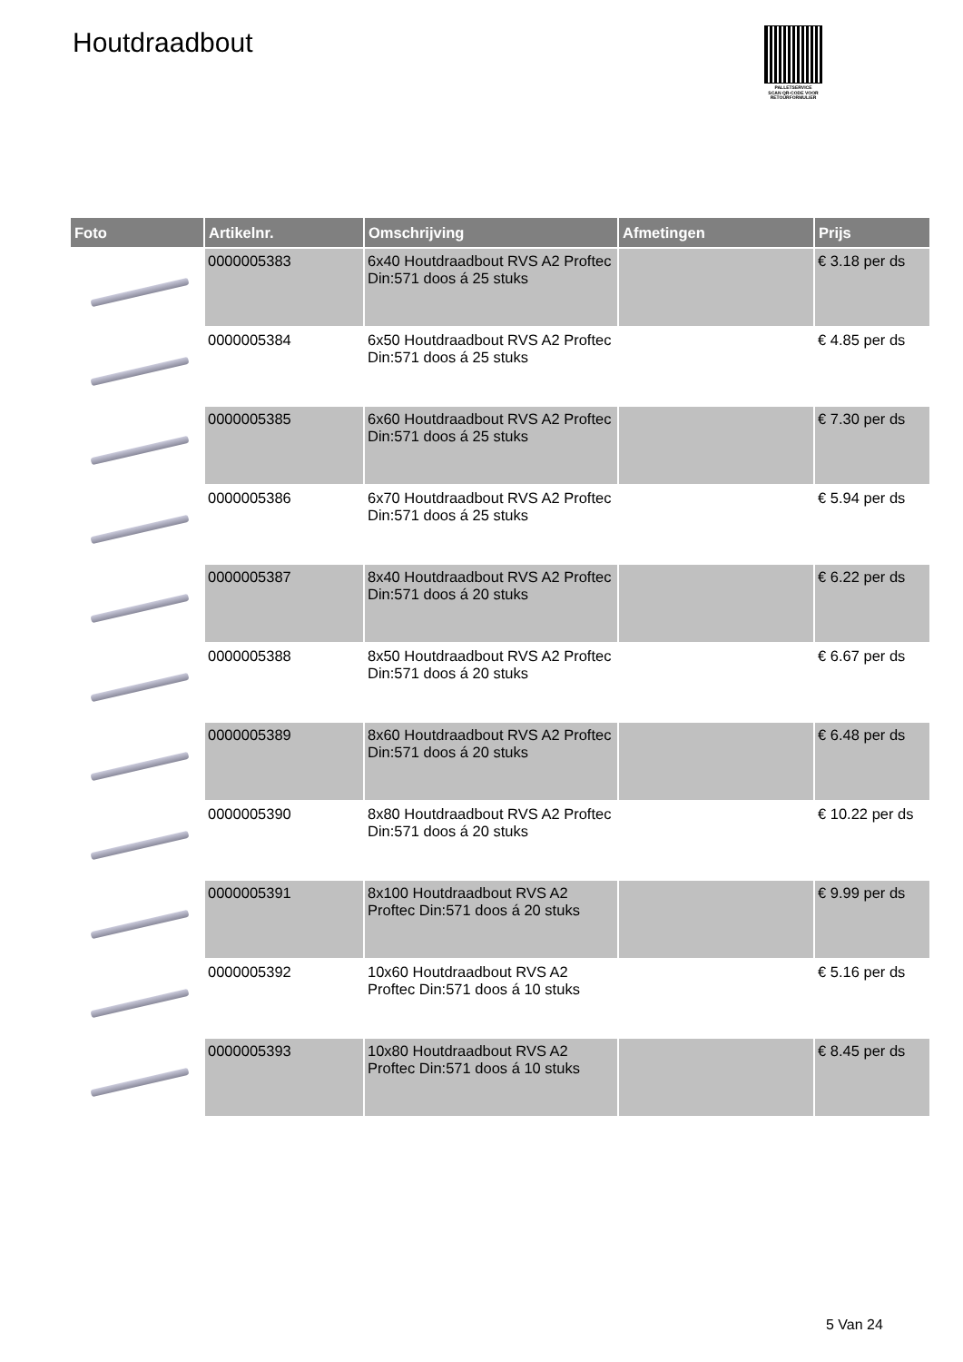Houtdraadbout
PALLETSERVICE
SCAN QR-CODE VOOR
RETOURFORMULIER
| Foto | Artikelnr. | Omschrijving | Afmetingen | Prijs |
| --- | --- | --- | --- | --- |
| | 0000005383 | 6x40 Houtdraadbout RVS A2 Proftec Din:571 doos á 25 stuks | | € 3.18 per ds |
| | 0000005384 | 6x50 Houtdraadbout RVS A2 Proftec Din:571 doos á 25 stuks | | € 4.85 per ds |
| | 0000005385 | 6x60 Houtdraadbout RVS A2 Proftec Din:571 doos á 25 stuks | | € 7.30 per ds |
| | 0000005386 | 6x70 Houtdraadbout RVS A2 Proftec Din:571 doos á 25 stuks | | € 5.94 per ds |
| | 0000005387 | 8x40 Houtdraadbout RVS A2 Proftec Din:571 doos á 20 stuks | | € 6.22 per ds |
| | 0000005388 | 8x50 Houtdraadbout RVS A2 Proftec Din:571 doos á 20 stuks | | € 6.67 per ds |
| | 0000005389 | 8x60 Houtdraadbout RVS A2 Proftec Din:571 doos á 20 stuks | | € 6.48 per ds |
| | 0000005390 | 8x80 Houtdraadbout RVS A2 Proftec Din:571 doos á 20 stuks | | € 10.22 per ds |
| | 0000005391 | 8x100 Houtdraadbout RVS A2 Proftec Din:571 doos á 20 stuks | | € 9.99 per ds |
| | 0000005392 | 10x60 Houtdraadbout RVS A2 Proftec Din:571 doos á 10 stuks | | € 5.16 per ds |
| | 0000005393 | 10x80 Houtdraadbout RVS A2 Proftec Din:571 doos á 10 stuks | | € 8.45 per ds |
5 Van 24